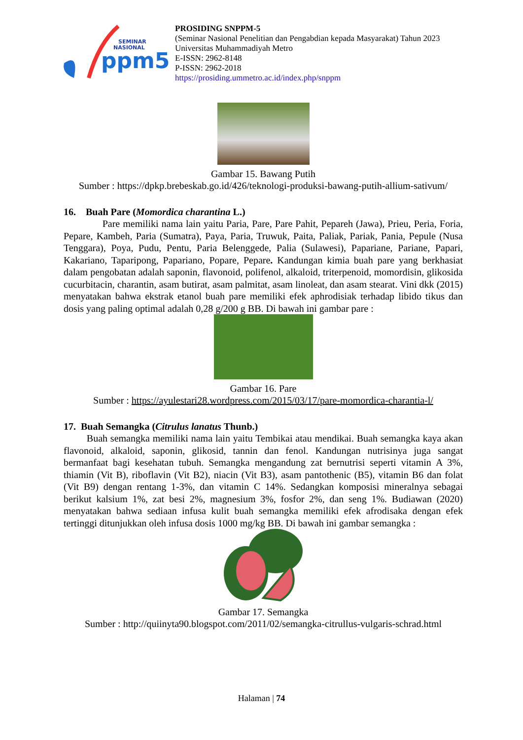ppm5
SEMINAR
NASIONAL
PROSIDING SNPPM-5
(Seminar Nasional Penelitian dan Pengabdian kepada Masyarakat) Tahun 2023
Universitas Muhammadiyah Metro
E-ISSN: 2962-8148
P-ISSN: 2962-2018
https://prosiding.ummetro.ac.id/index.php/snppm
Gambar 15. Bawang Putih
Sumber : https://dpkp.brebeskab.go.id/426/teknologi-produksi-bawang-putih-allium-sativum/
16. Buah Pare (Momordica charantina L.)
Pare memiliki nama lain yaitu Paria, Pare, Pare Pahit, Pepareh (Jawa), Prieu, Peria, Foria, Pepare, Kambeh, Paria (Sumatra), Paya, Paria, Truwuk, Paita, Paliak, Pariak, Pania, Pepule (Nusa Tenggara), Poya, Pudu, Pentu, Paria Belenggede, Palia (Sulawesi), Papariane, Pariane, Papari, Kakariano, Taparipong, Papariano, Popare, Pepare. Kandungan kimia buah pare yang berkhasiat dalam pengobatan adalah saponin, flavonoid, polifenol, alkaloid, triterpenoid, momordisin, glikosida cucurbitacin, charantin, asam butirat, asam palmitat, asam linoleat, dan asam stearat. Vini dkk (2015) menyatakan bahwa ekstrak etanol buah pare memiliki efek aphrodisiak terhadap libido tikus dan dosis yang paling optimal adalah 0,28 g/200 g BB. Di bawah ini gambar pare :
Gambar 16. Pare
Sumber : https://ayulestari28.wordpress.com/2015/03/17/pare-momordica-charantia-l/
17. Buah Semangka (Citrulus lanatus Thunb.)
Buah semangka memiliki nama lain yaitu Tembikai atau mendikai. Buah semangka kaya akan flavonoid, alkaloid, saponin, glikosid, tannin dan fenol. Kandungan nutrisinya juga sangat bermanfaat bagi kesehatan tubuh. Semangka mengandung zat bernutrisi seperti vitamin A 3%, thiamin (Vit B), riboflavin (Vit B2), niacin (Vit B3), asam pantothenic (B5), vitamin B6 dan folat (Vit B9) dengan rentang 1-3%, dan vitamin C 14%. Sedangkan komposisi mineralnya sebagai berikut kalsium 1%, zat besi 2%, magnesium 3%, fosfor 2%, dan seng 1%. Budiawan (2020) menyatakan bahwa sediaan infusa kulit buah semangka memiliki efek afrodisaka dengan efek tertinggi ditunjukkan oleh infusa dosis 1000 mg/kg BB. Di bawah ini gambar semangka :
Gambar 17. Semangka
Sumber : http://quiinyta90.blogspot.com/2011/02/semangka-citrullus-vulgaris-schrad.html
Halaman | 74